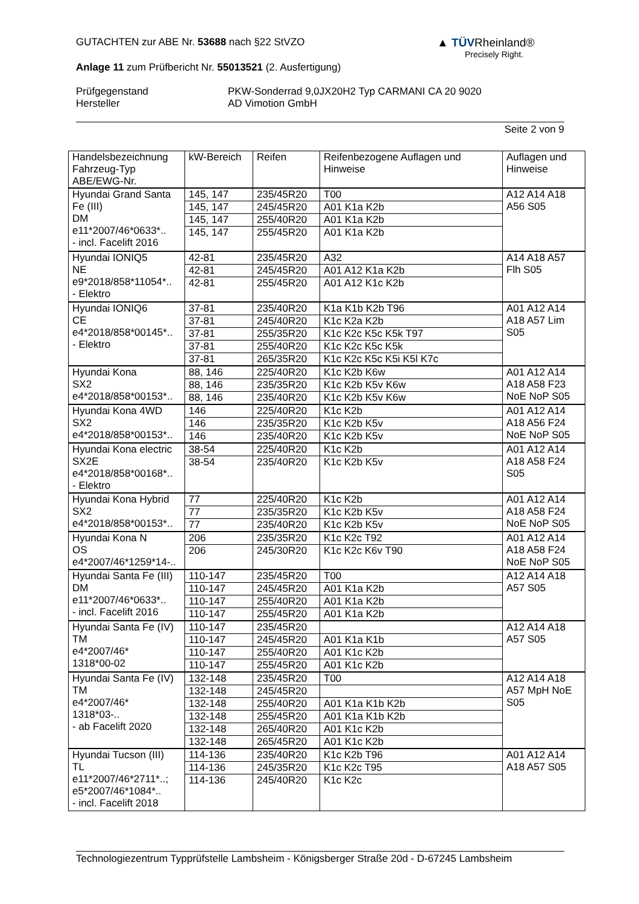GUTACHTEN zur ABE Nr. 53688 nach §22 StVZO
Anlage 11 zum Prüfbericht Nr. 55013521 (2. Ausfertigung)
Prüfgegenstand
Hersteller
PKW-Sonderrad 9,0JX20H2 Typ CARMANI CA 20 9020
AD Vimotion GmbH
Seite 2 von 9
▲ TÜVRheinland®
Precisely Right.
| Handelsbezeichnung Fahrzeug-Typ ABE/EWG-Nr. | kW-Bereich | Reifen | Reifenbezogene Auflagen und Hinweise | Auflagen und Hinweise |
| Hyundai Grand Santa Fe (III) DM e11*2007/46*0633*.. - incl. Facelift 2016 | 145, 147 | 235/45R20 | T00 | A12 A14 A18 A56 S05 |
| | 145, 147 | 245/45R20 | A01 K1a K2b | |
| | 145, 147 | 255/40R20 | A01 K1a K2b | |
| | 145, 147 | 255/45R20 | A01 K1a K2b | |
| Hyundai IONIQ5 NE e9*2018/858*11054*.. - Elektro | 42-81 | 235/45R20 | A32 | A14 A18 A57 Flh S05 |
| | 42-81 | 245/45R20 | A01 A12 K1a K2b | |
| | 42-81 | 255/45R20 | A01 A12 K1c K2b | |
| Hyundai IONIQ6 CE e4*2018/858*00145*.. - Elektro | 37-81 | 235/40R20 | K1a K1b K2b T96 | A01 A12 A14 A18 A57 Lim S05 |
| | 37-81 | 245/40R20 | K1c K2a K2b | |
| | 37-81 | 255/35R20 | K1c K2c K5c K5k T97 | |
| | 37-81 | 255/40R20 | K1c K2c K5c K5k | |
| | 37-81 | 265/35R20 | K1c K2c K5c K5i K5l K7c | |
| Hyundai Kona SX2 e4*2018/858*00153*.. | 88, 146 | 225/40R20 | K1c K2b K6w | A01 A12 A14 A18 A58 F23 NoE NoP S05 |
| | 88, 146 | 235/35R20 | K1c K2b K5v K6w | |
| | 88, 146 | 235/40R20 | K1c K2b K5v K6w | |
| Hyundai Kona 4WD SX2 e4*2018/858*00153*.. | 146 | 225/40R20 | K1c K2b | A01 A12 A14 A18 A56 F24 NoE NoP S05 |
| | 146 | 235/35R20 | K1c K2b K5v | |
| | 146 | 235/40R20 | K1c K2b K5v | |
| Hyundai Kona electric SX2E e4*2018/858*00168*.. - Elektro | 38-54 | 225/40R20 | K1c K2b | A01 A12 A14 A18 A58 F24 S05 |
| | 38-54 | 235/40R20 | K1c K2b K5v | |
| Hyundai Kona Hybrid SX2 e4*2018/858*00153*.. | 77 | 225/40R20 | K1c K2b | A01 A12 A14 A18 A58 F24 NoE NoP S05 |
| | 77 | 235/35R20 | K1c K2b K5v | |
| | 77 | 235/40R20 | K1c K2b K5v | |
| Hyundai Kona N OS e4*2007/46*1259*14-.. | 206 | 235/35R20 | K1c K2c T92 | A01 A12 A14 A18 A58 F24 NoE NoP S05 |
| | 206 | 245/30R20 | K1c K2c K6v T90 | |
| Hyundai Santa Fe (III) DM e11*2007/46*0633*.. - incl. Facelift 2016 | 110-147 | 235/45R20 | T00 | A12 A14 A18 A57 S05 |
| | 110-147 | 245/45R20 | A01 K1a K2b | |
| | 110-147 | 255/40R20 | A01 K1a K2b | |
| | 110-147 | 255/45R20 | A01 K1a K2b | |
| Hyundai Santa Fe (IV) TM e4*2007/46* 1318*00-02 | 110-147 | 235/45R20 | | A12 A14 A18 A57 S05 |
| | 110-147 | 245/45R20 | A01 K1a K1b | |
| | 110-147 | 255/40R20 | A01 K1c K2b | |
| | 110-147 | 255/45R20 | A01 K1c K2b | |
| Hyundai Santa Fe (IV) TM e4*2007/46* 1318*03-.. - ab Facelift 2020 | 132-148 | 235/45R20 | T00 | A12 A14 A18 A57 MpH NoE S05 |
| | 132-148 | 245/45R20 | | |
| | 132-148 | 255/40R20 | A01 K1a K1b K2b | |
| | 132-148 | 255/45R20 | A01 K1a K1b K2b | |
| | 132-148 | 265/40R20 | A01 K1c K2b | |
| | 132-148 | 265/45R20 | A01 K1c K2b | |
| Hyundai Tucson (III) TL e11*2007/46*2711*..; e5*2007/46*1084*.. - incl. Facelift 2018 | 114-136 | 235/40R20 | K1c K2b T96 | A01 A12 A14 A18 A57 S05 |
| | 114-136 | 245/35R20 | K1c K2c T95 | |
| | 114-136 | 245/40R20 | K1c K2c | |
Technologiezentrum Typprüfstelle Lambsheim - Königsberger Straße 20d - D-67245 Lambsheim